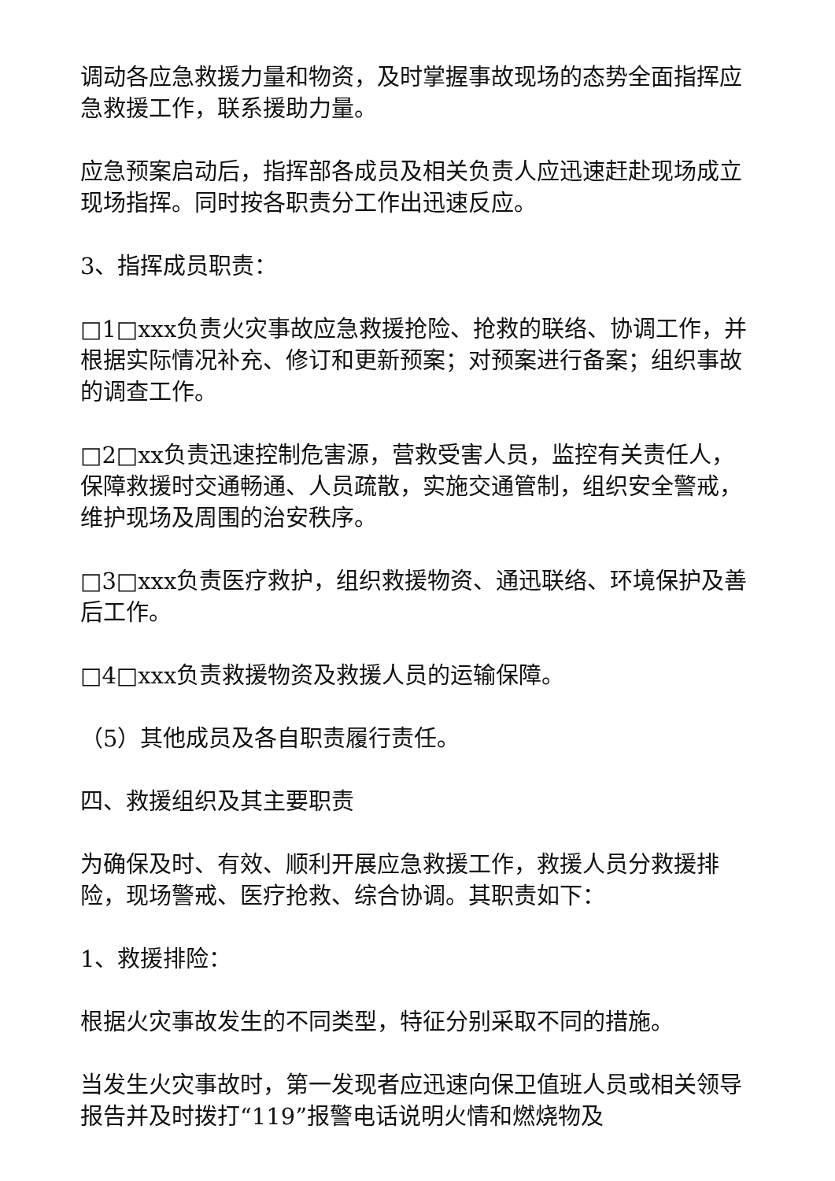调动各应急救援力量和物资，及时掌握事故现场的态势全面指挥应急救援工作，联系援助力量。
应急预案启动后，指挥部各成员及相关负责人应迅速赶赴现场成立现场指挥。同时按各职责分工作出迅速反应。
3、指挥成员职责：
□1□xxx负责火灾事故应急救援抢险、抢救的联络、协调工作，并根据实际情况补充、修订和更新预案；对预案进行备案；组织事故的调查工作。
□2□xx负责迅速控制危害源，营救受害人员，监控有关责任人，保障救援时交通畅通、人员疏散，实施交通管制，组织安全警戒，维护现场及周围的治安秩序。
□3□xxx负责医疗救护，组织救援物资、通迅联络、环境保护及善后工作。
□4□xxx负责救援物资及救援人员的运输保障。
（5）其他成员及各自职责履行责任。
四、救援组织及其主要职责
为确保及时、有效、顺利开展应急救援工作，救援人员分救援排险，现场警戒、医疗抢救、综合协调。其职责如下：
1、救援排险：
根据火灾事故发生的不同类型，特征分别采取不同的措施。
当发生火灾事故时，第一发现者应迅速向保卫值班人员或相关领导报告并及时拨打“119”报警电话说明火情和燃烧物及